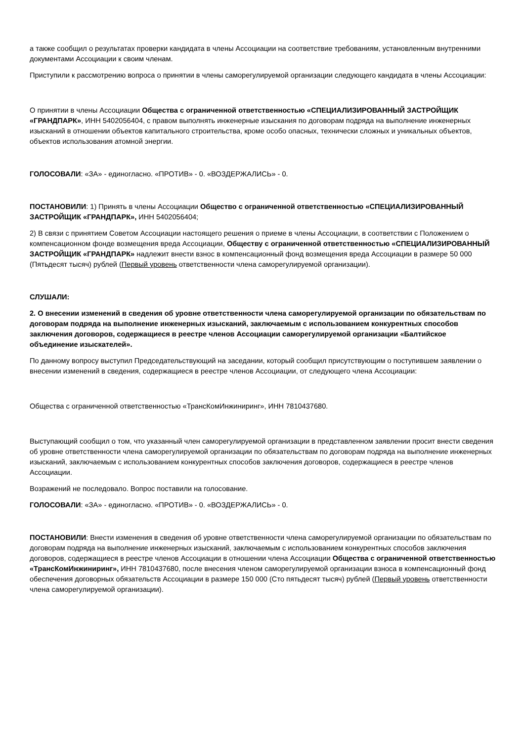а также сообщил о результатах проверки кандидата в члены Ассоциации на соответствие требованиям, установленным внутренними документами Ассоциации к своим членам.
Приступили к рассмотрению вопроса о принятии в члены саморегулируемой организации следующего кандидата в члены Ассоциации:
О принятии в члены Ассоциации Общества с ограниченной ответственностью «СПЕЦИАЛИЗИРОВАННЫЙ ЗАСТРОЙЩИК «ГРАНДПАРК», ИНН 5402056404, с правом выполнять инженерные изыскания по договорам подряда на выполнение инженерных изысканий в отношении объектов капитального строительства, кроме особо опасных, технически сложных и уникальных объектов, объектов использования атомной энергии.
ГОЛОСОВАЛИ: «ЗА» - единогласно. «ПРОТИВ» - 0. «ВОЗДЕРЖАЛИСЬ» - 0.
ПОСТАНОВИЛИ: 1) Принять в члены Ассоциации Общество с ограниченной ответственностью «СПЕЦИАЛИЗИРОВАННЫЙ ЗАСТРОЙЩИК «ГРАНДПАРК», ИНН 5402056404;
2) В связи с принятием Советом Ассоциации настоящего решения о приеме в члены Ассоциации, в соответствии с Положением о компенсационном фонде возмещения вреда Ассоциации, Обществу с ограниченной ответственностью «СПЕЦИАЛИЗИРОВАННЫЙ ЗАСТРОЙЩИК «ГРАНДПАРК» надлежит внести взнос в компенсационный фонд возмещения вреда Ассоциации в размере 50 000 (Пятьдесят тысяч) рублей (Первый уровень ответственности члена саморегулируемой организации).
СЛУШАЛИ:
2. О внесении изменений в сведения об уровне ответственности члена саморегулируемой организации по обязательствам по договорам подряда на выполнение инженерных изысканий, заключаемым с использованием конкурентных способов заключения договоров, содержащиеся в реестре членов Ассоциации саморегулируемой организации «Балтийское объединение изыскателей».
По данному вопросу выступил Председательствующий на заседании, который сообщил присутствующим о поступившем заявлении о внесении изменений в сведения, содержащиеся в реестре членов Ассоциации, от следующего члена Ассоциации:
Общества с ограниченной ответственностью «ТрансКомИнжиниринг», ИНН 7810437680.
Выступающий сообщил о том, что указанный член саморегулируемой организации в представленном заявлении просит внести сведения об уровне ответственности члена саморегулируемой организации по обязательствам по договорам подряда на выполнение инженерных изысканий, заключаемым с использованием конкурентных способов заключения договоров, содержащиеся в реестре членов Ассоциации.
Возражений не последовало. Вопрос поставили на голосование.
ГОЛОСОВАЛИ: «ЗА» - единогласно. «ПРОТИВ» - 0. «ВОЗДЕРЖАЛИСЬ» - 0.
ПОСТАНОВИЛИ: Внести изменения в сведения об уровне ответственности члена саморегулируемой организации по обязательствам по договорам подряда на выполнение инженерных изысканий, заключаемым с использованием конкурентных способов заключения договоров, содержащиеся в реестре членов Ассоциации в отношении члена Ассоциации Общества с ограниченной ответственностью «ТрансКомИнжиниринг», ИНН 7810437680, после внесения членом саморегулируемой организации взноса в компенсационный фонд обеспечения договорных обязательств Ассоциации в размере 150 000 (Сто пятьдесят тысяч) рублей (Первый уровень ответственности члена саморегулируемой организации).